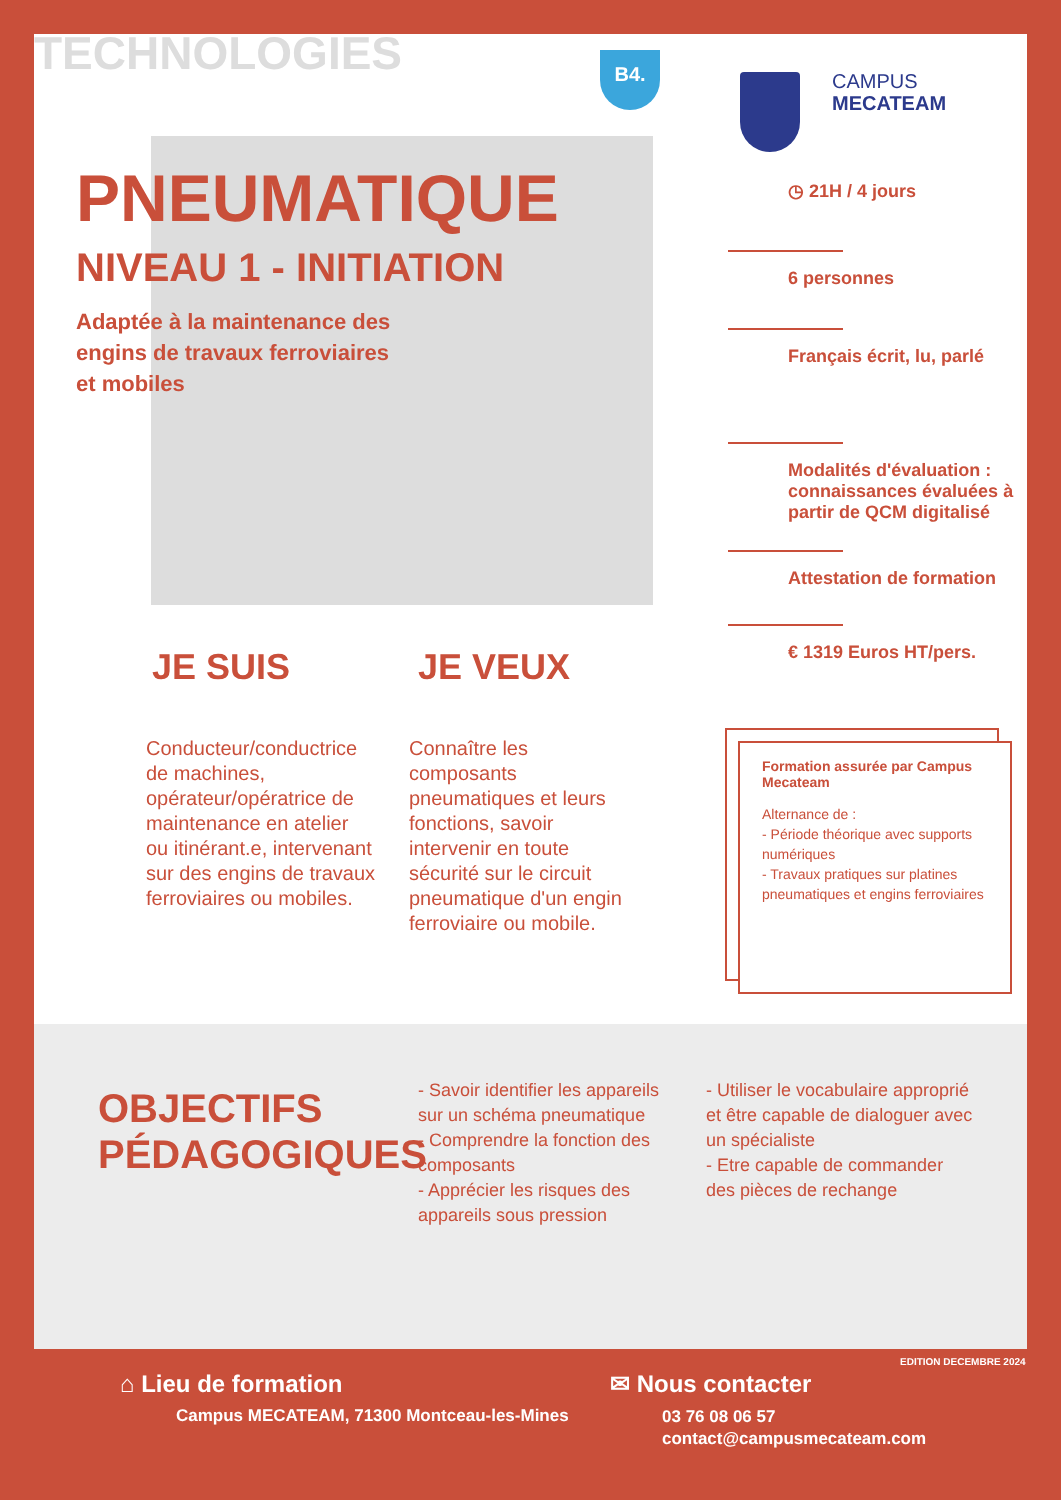TECHNOLOGIES B4.
CAMPUS
MECATEAM
PNEUMATIQUE
NIVEAU 1 - INITIATION
Adaptée à la maintenance des
engins de travaux ferroviaires
et mobiles
JE SUIS JE VEUX
Conducteur/conductrice de machines, opérateur/opératrice de maintenance en atelier ou itinérant.e, intervenant sur des engins de travaux ferroviaires ou mobiles.
Connaître les composants pneumatiques et leurs fonctions, savoir intervenir en toute sécurité sur le circuit pneumatique d'un engin ferroviaire ou mobile.
◷ 21H / 4 jours
6 personnes
Français écrit, lu, parlé
Modalités d'évaluation : connaissances évaluées à partir de QCM digitalisé
Attestation de formation
€ 1319 Euros HT/pers.
Formation assurée par Campus Mecateam
Alternance de :
- Période théorique avec supports numériques
- Travaux pratiques sur platines pneumatiques et engins ferroviaires
OBJECTIFS
PÉDAGOGIQUES
- Savoir identifier les appareils sur un schéma pneumatique
- Comprendre la fonction des composants
- Apprécier les risques des appareils sous pression
- Utiliser le vocabulaire approprié et être capable de dialoguer avec un spécialiste
- Etre capable de commander des pièces de rechange
EDITION DECEMBRE 2024
⌂ Lieu de formation
Campus MECATEAM, 71300 Montceau-les-Mines
✉ Nous contacter
03 76 08 06 57
contact@campusmecateam.com